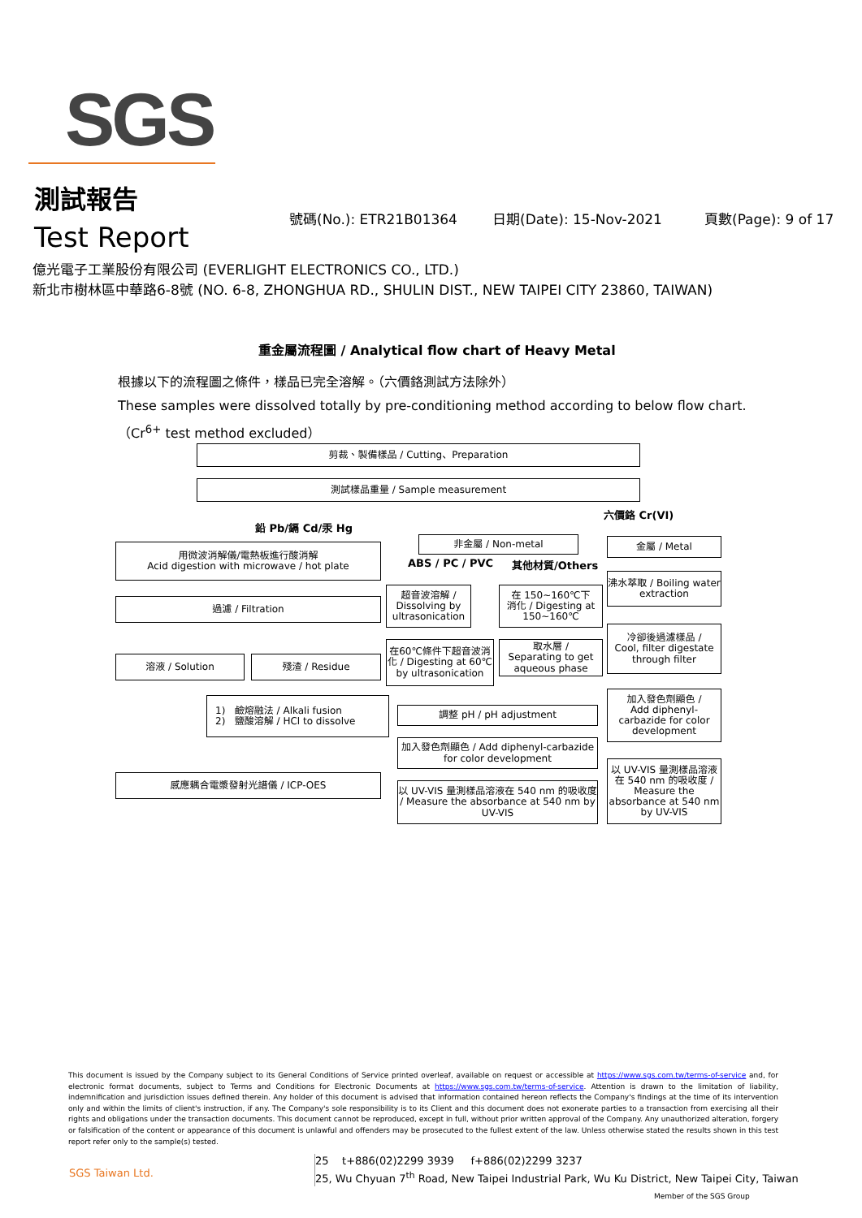SGS
測試報告
Test Report
號碼(No.): ETR21B01364 日期(Date): 15-Nov-2021 頁數(Page): 9 of 17
億光電子工業股份有限公司 (EVERLIGHT ELECTRONICS CO., LTD.)
新北市樹林區中華路6-8號 (NO. 6-8, ZHONGHUA RD., SHULIN DIST., NEW TAIPEI CITY 23860, TAIWAN)
重金屬流程圖 / Analytical flow chart of Heavy Metal
根據以下的流程圖之條件，樣品已完全溶解。（六價鉻測試方法除外）
These samples were dissolved totally by pre-conditioning method according to below flow chart.
（Cr<sup>6+</sup> test method excluded）
剪裁、製備樣品 / Cutting、Preparation
測試樣品重量 / Sample measurement
鉛 Pb/鎘 Cd/汞 Hg
六價鉻 Cr(VI)
用微波消解儀/電熱板進行酸消解
Acid digestion with microwave / hot plate
非金屬 / Non-metal
ABS / PC / PVC 其他材質/Others
金屬 / Metal
過濾 / Filtration
超音波溶解 /
Dissolving by ultrasonication
在 150~160℃下
消化 / Digesting at 150~160℃
沸水萃取 / Boiling water extraction
溶液 / Solution 殘渣 / Residue
在60℃條件下超音波消化 / Digesting at 60℃ by ultrasonication
取水層 /
Separating to get aqueous phase
冷卻後過濾樣品 /
Cool, filter digestate through filter
1) 鹼熔融法 / Alkali fusion
2) 鹽酸溶解 / HCl to dissolve
調整 pH / pH adjustment
加入發色劑顯色 /
Add diphenyl-carbazide for color development
加入發色劑顯色 / Add diphenyl-carbazide for color development
感應耦合電漿發射光譜儀 / ICP-OES
以 UV-VIS 量測樣品溶液在 540 nm 的吸收度 / Measure the absorbance at 540 nm by UV-VIS
以 UV-VIS 量測樣品溶液在 540 nm 的吸收度 / Measure the absorbance at 540 nm by UV-VIS
This document is issued by the Company subject to its General Conditions of Service printed overleaf, available on request or accessible at https://www.sgs.com.tw/terms-of-service and, for electronic format documents, subject to Terms and Conditions for Electronic Documents at https://www.sgs.com.tw/terms-of-service. Attention is drawn to the limitation of liability, indemnification and jurisdiction issues defined therein. Any holder of this document is advised that information contained hereon reflects the Company's findings at the time of its intervention only and within the limits of client's instruction, if any. The Company's sole responsibility is to its Client and this document does not exonerate parties to a transaction from exercising all their rights and obligations under the transaction documents. This document cannot be reproduced, except in full, without prior written approval of the Company. Any unauthorized alteration, forgery or falsification of the content or appearance of this document is unlawful and offenders may be prosecuted to the fullest extent of the law. Unless otherwise stated the results shown in this test report refer only to the sample(s) tested.
SGS Taiwan Ltd.
25 t+886(02)2299 3939 f+886(02)2299 3237
25, Wu Chyuan 7<sup>th</sup> Road, New Taipei Industrial Park, Wu Ku District, New Taipei City, Taiwan
Member of the SGS Group